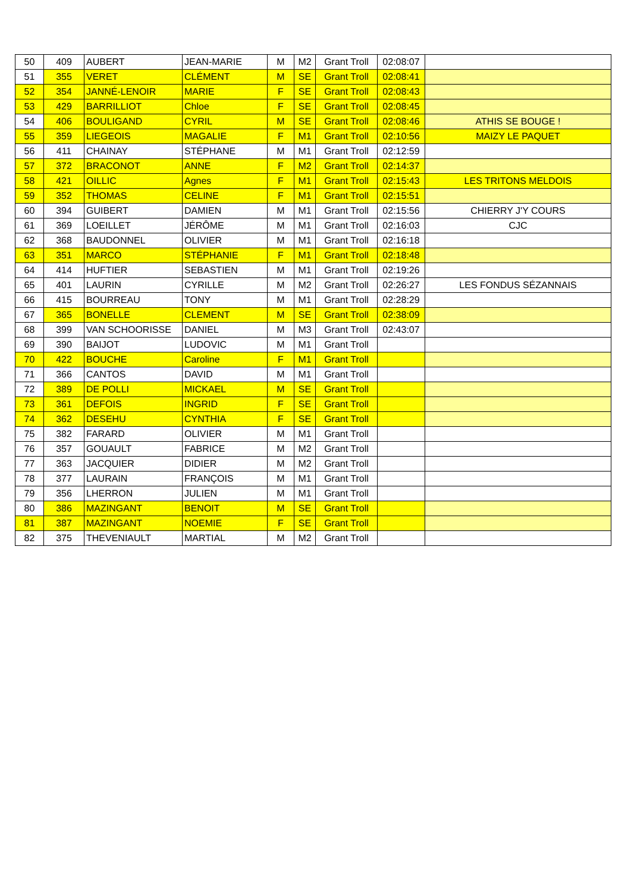| 50 | 409 | AUBERT | JEAN-MARIE | M | M2 | Grant Troll | 02:08:07 | |
| 51 | 355 | VERET | CLÉMENT | M | SE | Grant Troll | 02:08:41 | |
| 52 | 354 | JANNÉ-LENOIR | MARIE | F | SE | Grant Troll | 02:08:43 | |
| 53 | 429 | BARRILLIOT | Chloe | F | SE | Grant Troll | 02:08:45 | |
| 54 | 406 | BOULIGAND | CYRIL | M | SE | Grant Troll | 02:08:46 | ATHIS SE BOUGE ! |
| 55 | 359 | LIEGEOIS | MAGALIE | F | M1 | Grant Troll | 02:10:56 | MAIZY LE PAQUET |
| 56 | 411 | CHAINAY | STÉPHANE | M | M1 | Grant Troll | 02:12:59 | |
| 57 | 372 | BRACONOT | ANNE | F | M2 | Grant Troll | 02:14:37 | |
| 58 | 421 | OILLIC | Agnes | F | M1 | Grant Troll | 02:15:43 | LES TRITONS MELDOIS |
| 59 | 352 | THOMAS | CELINE | F | M1 | Grant Troll | 02:15:51 | |
| 60 | 394 | GUIBERT | DAMIEN | M | M1 | Grant Troll | 02:15:56 | CHIERRY J'Y COURS |
| 61 | 369 | LOEILLET | JÉRÔME | M | M1 | Grant Troll | 02:16:03 | CJC |
| 62 | 368 | BAUDONNEL | OLIVIER | M | M1 | Grant Troll | 02:16:18 | |
| 63 | 351 | MARCO | STÉPHANIE | F | M1 | Grant Troll | 02:18:48 | |
| 64 | 414 | HUFTIER | SEBASTIEN | M | M1 | Grant Troll | 02:19:26 | |
| 65 | 401 | LAURIN | CYRILLE | M | M2 | Grant Troll | 02:26:27 | LES FONDUS SÉZANNAIS |
| 66 | 415 | BOURREAU | TONY | M | M1 | Grant Troll | 02:28:29 | |
| 67 | 365 | BONELLE | CLEMENT | M | SE | Grant Troll | 02:38:09 | |
| 68 | 399 | VAN SCHOORISSE | DANIEL | M | M3 | Grant Troll | 02:43:07 | |
| 69 | 390 | BAIJOT | LUDOVIC | M | M1 | Grant Troll | | |
| 70 | 422 | BOUCHE | Caroline | F | M1 | Grant Troll | | |
| 71 | 366 | CANTOS | DAVID | M | M1 | Grant Troll | | |
| 72 | 389 | DE POLLI | MICKAEL | M | SE | Grant Troll | | |
| 73 | 361 | DEFOIS | INGRID | F | SE | Grant Troll | | |
| 74 | 362 | DESEHU | CYNTHIA | F | SE | Grant Troll | | |
| 75 | 382 | FARARD | OLIVIER | M | M1 | Grant Troll | | |
| 76 | 357 | GOUAULT | FABRICE | M | M2 | Grant Troll | | |
| 77 | 363 | JACQUIER | DIDIER | M | M2 | Grant Troll | | |
| 78 | 377 | LAURAIN | FRANÇOIS | M | M1 | Grant Troll | | |
| 79 | 356 | LHERRON | JULIEN | M | M1 | Grant Troll | | |
| 80 | 386 | MAZINGANT | BENOIT | M | SE | Grant Troll | | |
| 81 | 387 | MAZINGANT | NOEMIE | F | SE | Grant Troll | | |
| 82 | 375 | THEVENIAULT | MARTIAL | M | M2 | Grant Troll | | |